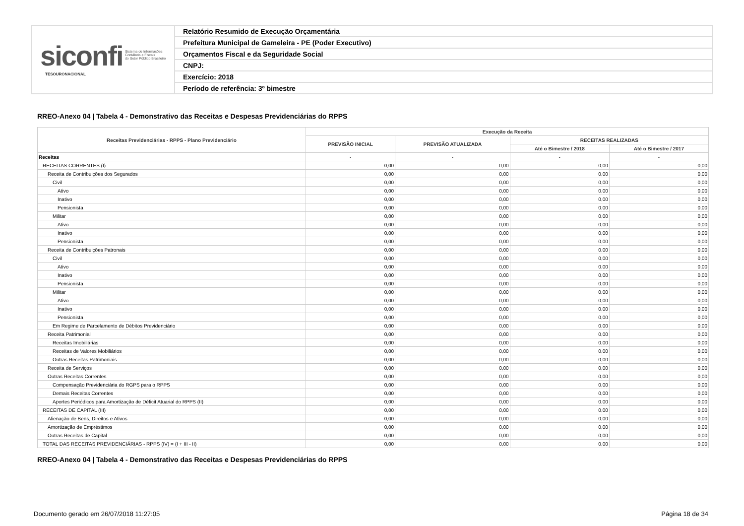siconfi Sistema de Informações
Contábeis e Fiscais
do Setor Público Brasileiro
TESOURONACIONAL
Relatório Resumido de Execução Orçamentária
Prefeitura Municipal de Gameleira - PE (Poder Executivo)
Orçamentos Fiscal e da Seguridade Social
CNPJ:
Exercício: 2018
Período de referência: 3º bimestre
RREO-Anexo 04 | Tabela 4 - Demonstrativo das Receitas e Despesas Previdenciárias do RPPS
| Receitas Previdenciárias - RPPS - Plano Previdenciário | Execução da Receita | | | |
| --- | --- | --- | --- | --- |
| | PREVISÃO INICIAL | PREVISÃO ATUALIZADA | RECEITAS REALIZADAS | |
| | | | Até o Bimestre / 2018 | Até o Bimestre / 2017 |
| Receitas | - | - | - | - |
| RECEITAS CORRENTES (I) | 0,00 | 0,00 | 0,00 | 0,00 |
| Receita de Contribuições dos Segurados | 0,00 | 0,00 | 0,00 | 0,00 |
| Civil | 0,00 | 0,00 | 0,00 | 0,00 |
| Ativo | 0,00 | 0,00 | 0,00 | 0,00 |
| Inativo | 0,00 | 0,00 | 0,00 | 0,00 |
| Pensionista | 0,00 | 0,00 | 0,00 | 0,00 |
| Militar | 0,00 | 0,00 | 0,00 | 0,00 |
| Ativo | 0,00 | 0,00 | 0,00 | 0,00 |
| Inativo | 0,00 | 0,00 | 0,00 | 0,00 |
| Pensionista | 0,00 | 0,00 | 0,00 | 0,00 |
| Receita de Contribuições Patronais | 0,00 | 0,00 | 0,00 | 0,00 |
| Civil | 0,00 | 0,00 | 0,00 | 0,00 |
| Ativo | 0,00 | 0,00 | 0,00 | 0,00 |
| Inativo | 0,00 | 0,00 | 0,00 | 0,00 |
| Pensionista | 0,00 | 0,00 | 0,00 | 0,00 |
| Militar | 0,00 | 0,00 | 0,00 | 0,00 |
| Ativo | 0,00 | 0,00 | 0,00 | 0,00 |
| Inativo | 0,00 | 0,00 | 0,00 | 0,00 |
| Pensionista | 0,00 | 0,00 | 0,00 | 0,00 |
| Em Regime de Parcelamento de Débitos Previdenciário | 0,00 | 0,00 | 0,00 | 0,00 |
| Receita Patrimonial | 0,00 | 0,00 | 0,00 | 0,00 |
| Receitas Imobiliárias | 0,00 | 0,00 | 0,00 | 0,00 |
| Receitas de Valores Mobiliários | 0,00 | 0,00 | 0,00 | 0,00 |
| Outras Receitas Patrimoniais | 0,00 | 0,00 | 0,00 | 0,00 |
| Receita de Serviços | 0,00 | 0,00 | 0,00 | 0,00 |
| Outras Receitas Correntes | 0,00 | 0,00 | 0,00 | 0,00 |
| Compensação Previdenciária do RGPS para o RPPS | 0,00 | 0,00 | 0,00 | 0,00 |
| Demais Receitas Correntes | 0,00 | 0,00 | 0,00 | 0,00 |
| Aportes Periódicos para Amortização de Déficit Atuarial do RPPS (II) | 0,00 | 0,00 | 0,00 | 0,00 |
| RECEITAS DE CAPITAL (III) | 0,00 | 0,00 | 0,00 | 0,00 |
| Alienação de Bens, Direitos e Ativos | 0,00 | 0,00 | 0,00 | 0,00 |
| Amortização de Empréstimos | 0,00 | 0,00 | 0,00 | 0,00 |
| Outras Receitas de Capital | 0,00 | 0,00 | 0,00 | 0,00 |
| TOTAL DAS RECEITAS PREVIDENCIÁRIAS - RPPS (IV) = (I + III - II) | 0,00 | 0,00 | 0,00 | 0,00 |
RREO-Anexo 04 | Tabela 4 - Demonstrativo das Receitas e Despesas Previdenciárias do RPPS
Documento gerado em 26/07/2018 11:27:05
Página 18 de 34